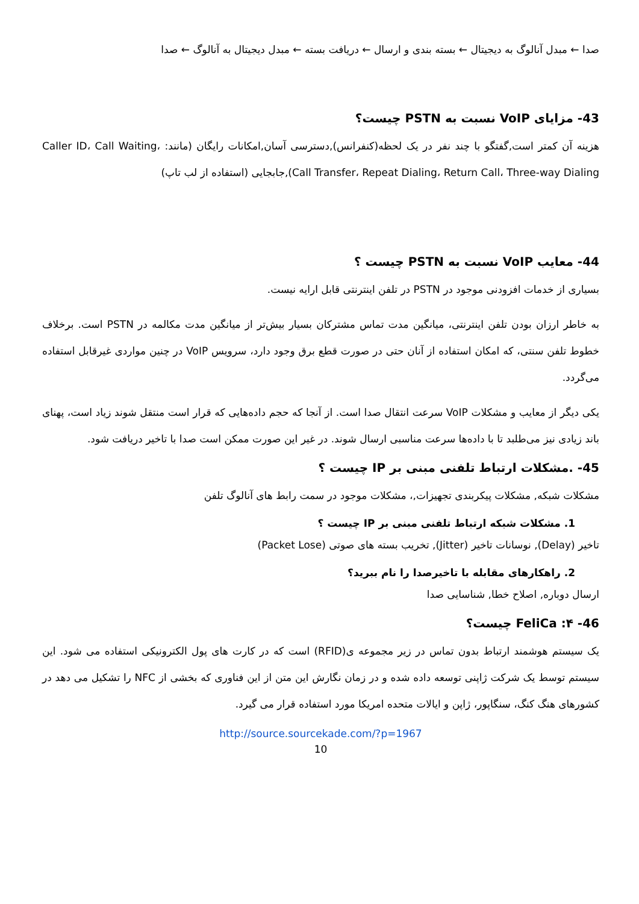صدا ← مبدل آنالوگ به دیجیتال ← بسته بندی و ارسال ← دریافت بسته ← مبدل دیجیتال به آنالوگ ← صدا
43- مزایای VoIP نسبت به PSTN چیست؟
هزینه آن کمتر است,گفتگو با چند نفر در یک لحظه(کنفرانس),دسترسی آسان,امکانات رایگان (مانند: Caller ID، Call Waiting، Call Transfer، Repeat Dialing، Return Call، Three-way Dialing),جابجایی (استفاده از لب تاپ)
44- معایب VoIP نسبت به PSTN چیست ؟
بسیاری از خدمات افزودنی موجود در PSTN در تلفن اینترنتی قابل ارایه نیست.
به خاطر ارزان بودن تلفن اینترنتی، میانگین مدت تماس مشترکان بسیار بیش‌تر از میانگین مدت مکالمه در PSTN است. برخلاف خطوط تلفن سنتی، که امکان استفاده از آنان حتی در صورت قطع برق وجود دارد، سرویس VoIP در چنین مواردی غیرقابل استفاده می‌گردد.
یکی دیگر از معایب و مشکلات VoIP سرعت انتقال صدا است. از آنجا که حجم داده‌هایی که قرار است منتقل شوند زیاد است، پهنای باند زیادی نیز می‌طلبد تا با داده‌ها سرعت مناسبی ارسال شوند. در غیر این صورت ممکن است صدا با تاخیر دریافت شود.
45- .مشکلات ارتباط تلفنی مبنی بر IP چیست ؟
مشکلات شبکه, مشکلات پیکربندی تجهیزات,، مشکلات موجود در سمت رابط های آنالوگ تلفن
1. مشکلات شبکه ارتباط تلفنی مبنی بر IP چیست ؟
تاخیر (Delay), نوسانات تاخیر (Jitter), تخریب بسته های صوتی (Packet Lose)
2. راهکارهای مقابله با تاخیرصدا را نام ببرید؟
ارسال دوباره, اصلاح خطا, شناسایی صدا
46- ۴: FeliCa چیست؟
یک سیستم هوشمند ارتباط بدون تماس در زیر مجموعه ی(RFID) است که در کارت های پول الکترونیکی استفاده می شود. این سیستم توسط یک شرکت ژاپنی توسعه داده شده و در زمان نگارش این متن از این فناوری که بخشی از NFC را تشکیل می دهد در کشورهای هنگ کنگ، سنگاپور، ژاپن و ایالات متحده امریکا مورد استفاده قرار می گیرد.
http://source.sourcekade.com/?p=1967
10